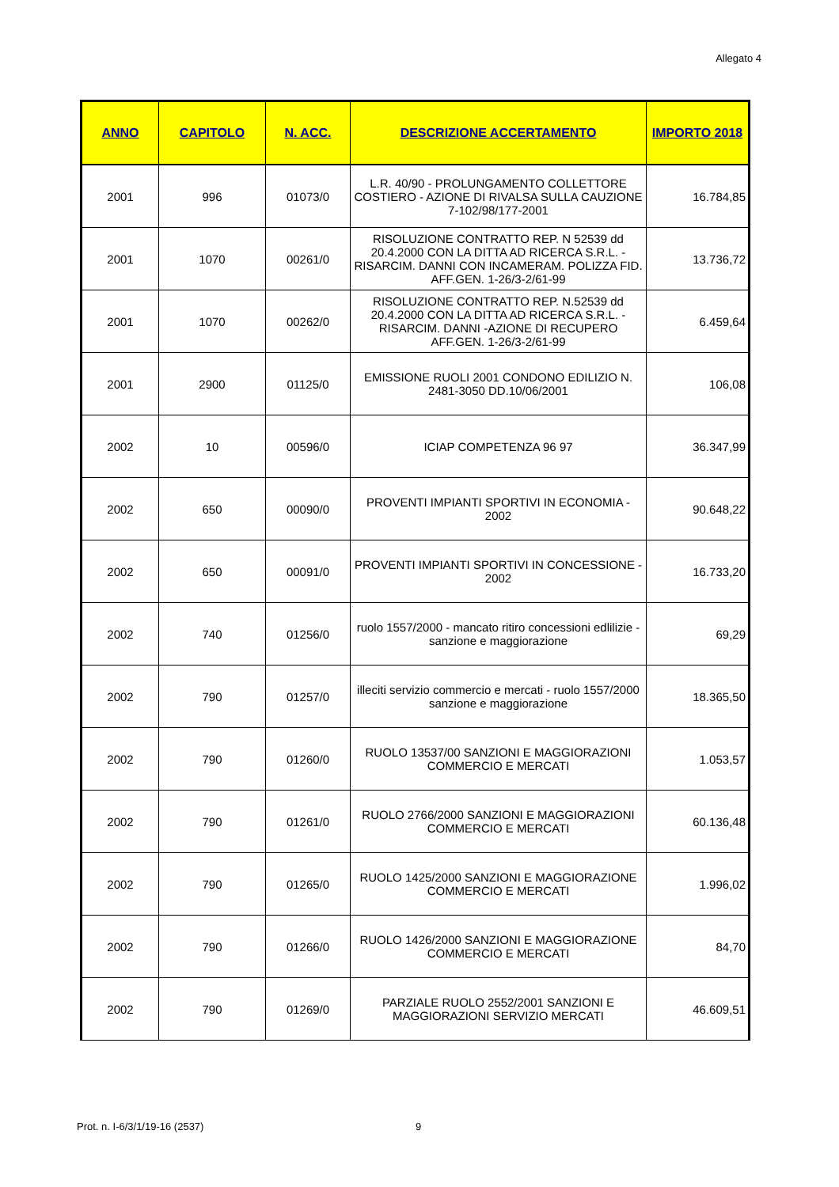Allegato 4
| ANNO | CAPITOLO | N. ACC. | DESCRIZIONE ACCERTAMENTO | IMPORTO 2018 |
| --- | --- | --- | --- | --- |
| 2001 | 996 | 01073/0 | L.R. 40/90 - PROLUNGAMENTO COLLETTORE COSTIERO - AZIONE DI RIVALSA SULLA CAUZIONE 7-102/98/177-2001 | 16.784,85 |
| 2001 | 1070 | 00261/0 | RISOLUZIONE CONTRATTO REP. N 52539 dd 20.4.2000 CON LA DITTA AD RICERCA S.R.L. - RISARCIM. DANNI CON INCAMERAM. POLIZZA FID. AFF.GEN. 1-26/3-2/61-99 | 13.736,72 |
| 2001 | 1070 | 00262/0 | RISOLUZIONE CONTRATTO REP. N.52539 dd 20.4.2000 CON LA DITTA AD RICERCA S.R.L. - RISARCIM. DANNI -AZIONE DI RECUPERO AFF.GEN. 1-26/3-2/61-99 | 6.459,64 |
| 2001 | 2900 | 01125/0 | EMISSIONE RUOLI 2001 CONDONO EDILIZIO N. 2481-3050 DD.10/06/2001 | 106,08 |
| 2002 | 10 | 00596/0 | ICIAP COMPETENZA 96 97 | 36.347,99 |
| 2002 | 650 | 00090/0 | PROVENTI IMPIANTI SPORTIVI IN ECONOMIA - 2002 | 90.648,22 |
| 2002 | 650 | 00091/0 | PROVENTI IMPIANTI SPORTIVI IN CONCESSIONE - 2002 | 16.733,20 |
| 2002 | 740 | 01256/0 | ruolo 1557/2000 - mancato ritiro concessioni edlilizie - sanzione e maggiorazione | 69,29 |
| 2002 | 790 | 01257/0 | illeciti servizio commercio e mercati - ruolo 1557/2000 sanzione e maggiorazione | 18.365,50 |
| 2002 | 790 | 01260/0 | RUOLO 13537/00 SANZIONI E MAGGIORAZIONI COMMERCIO E MERCATI | 1.053,57 |
| 2002 | 790 | 01261/0 | RUOLO 2766/2000 SANZIONI E MAGGIORAZIONI COMMERCIO E MERCATI | 60.136,48 |
| 2002 | 790 | 01265/0 | RUOLO 1425/2000 SANZIONI E MAGGIORAZIONE COMMERCIO E MERCATI | 1.996,02 |
| 2002 | 790 | 01266/0 | RUOLO 1426/2000 SANZIONI E MAGGIORAZIONE COMMERCIO E MERCATI | 84,70 |
| 2002 | 790 | 01269/0 | PARZIALE RUOLO 2552/2001 SANZIONI E MAGGIORAZIONI SERVIZIO MERCATI | 46.609,51 |
Prot. n. I-6/3/1/19-16 (2537) 9